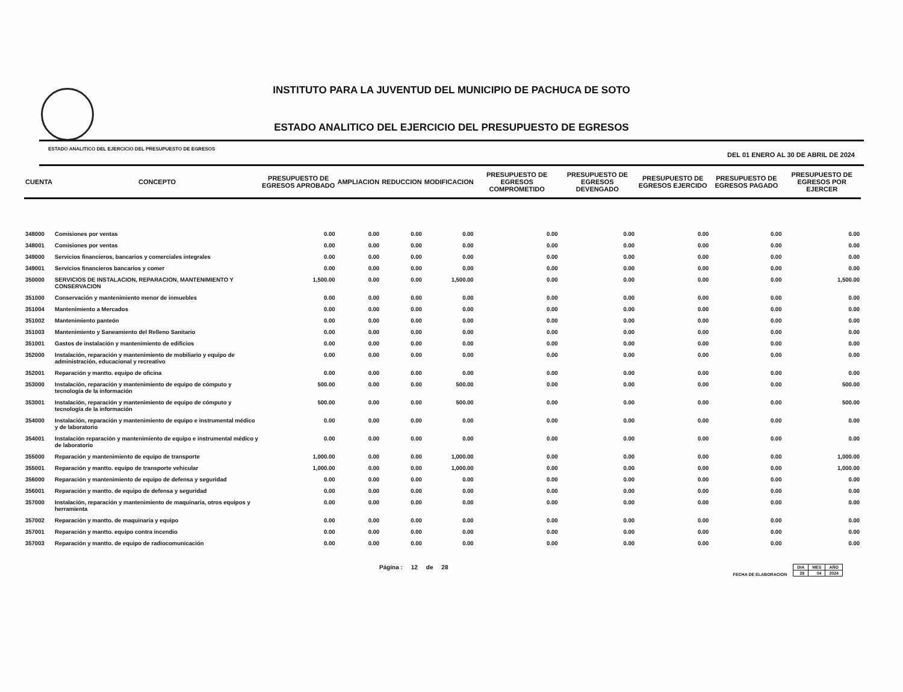INSTITUTO PARA LA JUVENTUD DEL MUNICIPIO DE PACHUCA DE SOTO
ESTADO ANALITICO DEL EJERCICIO DEL PRESUPUESTO DE EGRESOS
ESTADO ANALITICO DEL EJERCICIO DEL PRESUPUESTO DE EGRESOS DEL 01 ENERO AL 30 DE ABRIL DE 2024
| CUENTA | CONCEPTO | PRESUPUESTO DE EGRESOS APROBADO | AMPLIACION | REDUCCION | MODIFICACION | PRESUPUESTO DE EGRESOS COMPROMETIDO | PRESUPUESTO DE EGRESOS DEVENGADO | PRESUPUESTO DE EGRESOS EJERCIDO | PRESUPUESTO DE EGRESOS PAGADO | PRESUPUESTO DE EGRESOS POR EJERCER |
| --- | --- | --- | --- | --- | --- | --- | --- | --- | --- | --- |
| 348000 | Comisiones por ventas | 0.00 | 0.00 | 0.00 | 0.00 | 0.00 | 0.00 | 0.00 | 0.00 | 0.00 |
| 348001 | Comisiones por ventas | 0.00 | 0.00 | 0.00 | 0.00 | 0.00 | 0.00 | 0.00 | 0.00 | 0.00 |
| 349000 | Servicios financieros, bancarios y comerciales integrales | 0.00 | 0.00 | 0.00 | 0.00 | 0.00 | 0.00 | 0.00 | 0.00 | 0.00 |
| 349001 | Servicios financieros bancarios y comer | 0.00 | 0.00 | 0.00 | 0.00 | 0.00 | 0.00 | 0.00 | 0.00 | 0.00 |
| 350000 | SERVICIOS DE INSTALACION, REPARACION, MANTENIMIENTO Y CONSERVACION | 1,500.00 | 0.00 | 0.00 | 1,500.00 | 0.00 | 0.00 | 0.00 | 0.00 | 1,500.00 |
| 351000 | Conservación y mantenimiento menor de inmuebles | 0.00 | 0.00 | 0.00 | 0.00 | 0.00 | 0.00 | 0.00 | 0.00 | 0.00 |
| 351004 | Mantenimiento a Mercados | 0.00 | 0.00 | 0.00 | 0.00 | 0.00 | 0.00 | 0.00 | 0.00 | 0.00 |
| 351002 | Mantenimiento panteón | 0.00 | 0.00 | 0.00 | 0.00 | 0.00 | 0.00 | 0.00 | 0.00 | 0.00 |
| 351003 | Mantenimiento y Saneamiento del Relleno Sanitario | 0.00 | 0.00 | 0.00 | 0.00 | 0.00 | 0.00 | 0.00 | 0.00 | 0.00 |
| 351001 | Gastos de instalación y mantenimiento de edificios | 0.00 | 0.00 | 0.00 | 0.00 | 0.00 | 0.00 | 0.00 | 0.00 | 0.00 |
| 352000 | Instalación, reparación y mantenimiento de mobiliario y equipo de administración, educacional y recreativo | 0.00 | 0.00 | 0.00 | 0.00 | 0.00 | 0.00 | 0.00 | 0.00 | 0.00 |
| 352001 | Reparación y mantto. equipo de oficina | 0.00 | 0.00 | 0.00 | 0.00 | 0.00 | 0.00 | 0.00 | 0.00 | 0.00 |
| 353000 | Instalación, reparación y mantenimiento de equipo de cómputo y tecnología de la información | 500.00 | 0.00 | 0.00 | 500.00 | 0.00 | 0.00 | 0.00 | 0.00 | 500.00 |
| 353001 | Instalación, reparación y mantenimiento de equipo de cómputo y tecnología de la información | 500.00 | 0.00 | 0.00 | 500.00 | 0.00 | 0.00 | 0.00 | 0.00 | 500.00 |
| 354000 | Instalación, reparación y mantenimiento de equipo e instrumental médico y de laboratorio | 0.00 | 0.00 | 0.00 | 0.00 | 0.00 | 0.00 | 0.00 | 0.00 | 0.00 |
| 354001 | Instalación reparación y mantenimiento de equipo e instrumental médico y de laboratorio | 0.00 | 0.00 | 0.00 | 0.00 | 0.00 | 0.00 | 0.00 | 0.00 | 0.00 |
| 355000 | Reparación y mantenimiento de equipo de transporte | 1,000.00 | 0.00 | 0.00 | 1,000.00 | 0.00 | 0.00 | 0.00 | 0.00 | 1,000.00 |
| 355001 | Reparación y mantto. equipo de transporte vehicular | 1,000.00 | 0.00 | 0.00 | 1,000.00 | 0.00 | 0.00 | 0.00 | 0.00 | 1,000.00 |
| 356000 | Reparación y mantenimiento de equipo de defensa y seguridad | 0.00 | 0.00 | 0.00 | 0.00 | 0.00 | 0.00 | 0.00 | 0.00 | 0.00 |
| 356001 | Reparación y mantto. de equipo de defensa y seguridad | 0.00 | 0.00 | 0.00 | 0.00 | 0.00 | 0.00 | 0.00 | 0.00 | 0.00 |
| 357000 | Instalación, reparación y mantenimiento de maquinaria, otros equipos y herramienta | 0.00 | 0.00 | 0.00 | 0.00 | 0.00 | 0.00 | 0.00 | 0.00 | 0.00 |
| 357002 | Reparación y mantto. de maquinaria y equipo | 0.00 | 0.00 | 0.00 | 0.00 | 0.00 | 0.00 | 0.00 | 0.00 | 0.00 |
| 357001 | Reparación y mantto. equipo contra incendio | 0.00 | 0.00 | 0.00 | 0.00 | 0.00 | 0.00 | 0.00 | 0.00 | 0.00 |
| 357003 | Reparación y mantto. de equipo de radiocomunicación | 0.00 | 0.00 | 0.00 | 0.00 | 0.00 | 0.00 | 0.00 | 0.00 | 0.00 |
Página : 12 de 28 FECHA DE ELABORACION
| DIA | MES | AÑO |
| 29 | 04 | 2024 |